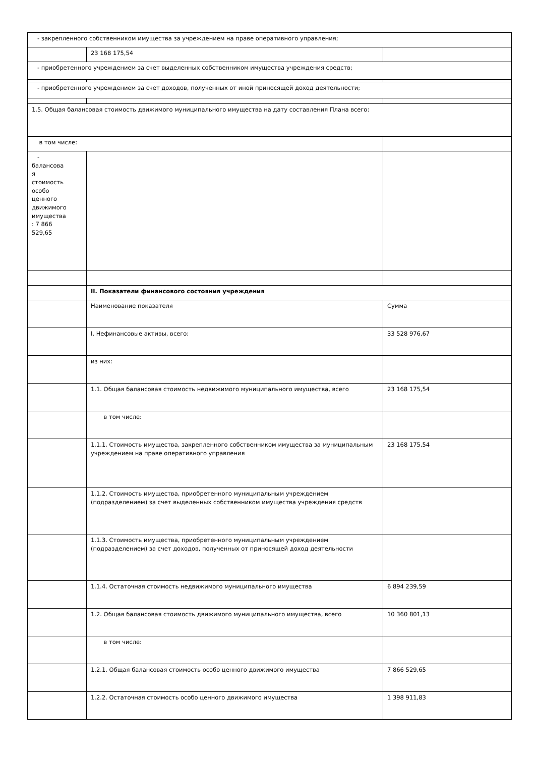| - закрепленного собственником имущества за учреждением на праве оперативного управления; | | |
| | 23 168 175,54 | |
| - приобретенного учреждением за счет выделенных собственником имущества учреждения средств; | | |
| - приобретенного учреждением за счет доходов, полученных от иной приносящей доход деятельности; | | |
| 1.5. Общая балансовая стоимость движимого муниципального имущества на дату составления Плана всего: | | |
| в том числе: | | |
| - балансова я стоимость особо ценного движимого имущества : 7 866 529,65 | | |
| | II. Показатели финансового состояния учреждения | |
| | Наименование показателя | Сумма |
| | I. Нефинансовые активы, всего: | 33 528 976,67 |
| | из них: | |
| | 1.1. Общая балансовая стоимость недвижимого муниципального имущества, всего | 23 168 175,54 |
| | в том числе: | |
| | 1.1.1. Стоимость имущества, закрепленного собственником имущества за муниципальным учреждением на праве оперативного управления | 23 168 175,54 |
| | 1.1.2. Стоимость имущества, приобретенного муниципальным учреждением (подразделением) за счет выделенных собственником имущества учреждения средств | |
| | 1.1.3. Стоимость имущества, приобретенного муниципальным учреждением (подразделением) за счет доходов, полученных от приносящей доход деятельности | |
| | 1.1.4. Остаточная стоимость недвижимого муниципального имущества | 6 894 239,59 |
| | 1.2. Общая балансовая стоимость движимого муниципального имущества, всего | 10 360 801,13 |
| | в том числе: | |
| | 1.2.1. Общая балансовая стоимость особо ценного движимого имущества | 7 866 529,65 |
| | 1.2.2. Остаточная стоимость особо ценного движимого имущества | 1 398 911,83 |